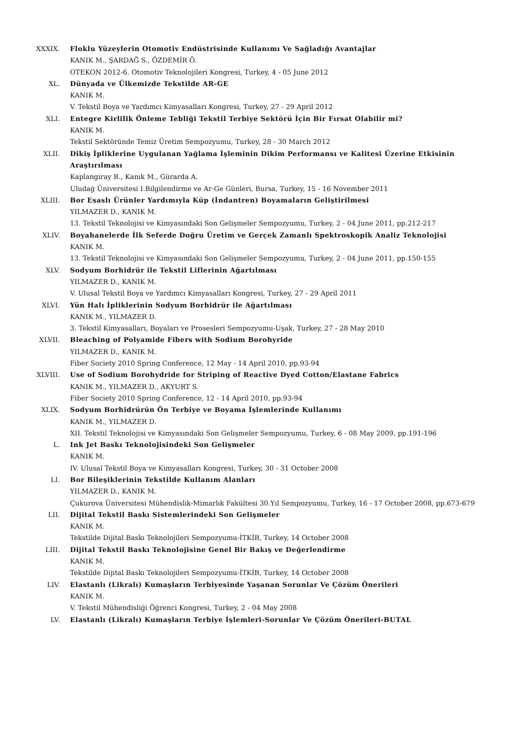XXXIX. Floklu Yüzeylerin Otomotiv Endüstrisinde Kullanımı Ve Sağladığı Avantajlar
KANIK M., ŞARDAĞ S., ÖZDEMİR Ö.
OTEKON 2012-6. Otomotiv Teknolojileri Kongresi, Turkey, 4 - 05 June 2012
XL. Dünyada ve Ülkemizde Tekstilde AR-GE
KANIK M.
V. Tekstil Boya ve Yardımcı Kimyasalları Kongresi, Turkey, 27 - 29 April 2012
XLI. Entegre Kirlilik Önleme Tebliği Tekstil Terbiye Sektörü İçin Bir Fırsat Olabilir mi?
KANIK M.
Tekstil Sektöründe Temiz Üretim Sempozyumu, Turkey, 28 - 30 March 2012
XLII. Dikiş İpliklerine Uygulanan Yağlama İşleminin Dikim Performansı ve Kalitesi Üzerine Etkisinin Araştırılması
Kaplangiray B., Kanık M., Gürarda A.
Uludağ Üniversitesi I.Bilgilendirme ve Ar-Ge Günleri, Bursa, Turkey, 15 - 16 November 2011
XLIII. Bor Esaslı Ürünler Yardımıyla Küp (İndantren) Boyamaların Geliştirilmesi
YILMAZER D., KANIK M.
13. Tekstil Teknolojisi ve Kimyasındaki Son Gelişmeler Sempozyumu, Turkey, 2 - 04 June 2011, pp.212-217
XLIV. Boyahanelerde İlk Seferde Doğru Üretim ve Gerçek Zamanlı Spektroskopik Analiz Teknolojisi
KANIK M.
13. Tekstil Teknolojisi ve Kimyasındaki Son Gelişmeler Sempozyumu, Turkey, 2 - 04 June 2011, pp.150-155
XLV. Sodyum Borhidrür ile Tekstil Liflerinin Ağartılması
YILMAZER D., KANIK M.
V. Ulusal Tekstil Boya ve Yardımcı Kimyasalları Kongresi, Turkey, 27 - 29 April 2011
XLVI. Yün Halı İpliklerinin Sodyum Borhidrür ile Ağartılması
KANIK M., YILMAZER D.
3. Tekstil Kimyasalları, Boyaları ve Prosesleri Sempozyumu-Uşak, Turkey, 27 - 28 May 2010
XLVII. Bleaching of Polyamide Fibers with Sodium Borohyride
YILMAZER D., KANIK M.
Fiber Society 2010 Spring Conference, 12 May - 14 April 2010, pp.93-94
XLVIII. Use of Sodium Borohydride for Striping of Reactive Dyed Cotton/Elastane Fabrics
KANIK M., YILMAZER D., AKYURT S.
Fiber Society 2010 Spring Conference, 12 - 14 April 2010, pp.93-94
XLIX. Sodyum Borhidrürün Ön Terbiye ve Boyama İşlemlerinde Kullanımı
KANIK M., YILMAZER D.
XII. Tekstil Teknolojisi ve Kimyasındaki Son Gelişmeler Sempozyumu, Turkey, 6 - 08 May 2009, pp.191-196
L. Ink Jet Baskı Teknolojisindeki Son Gelişmeler
KANIK M.
IV. Ulusal Tekstil Boya ve Kimyasalları Kongresi, Turkey, 30 - 31 October 2008
LI. Bor Bileşiklerinin Tekstilde Kullanım Alanları
YILMAZER D., KANIK M.
Çukurova Üniversitesi Mühendislik-Mimarlık Fakültesi 30.Yıl Sempozyumu, Turkey, 16 - 17 October 2008, pp.673-679
LII. Dijital Tekstil Baskı Sistemlerindeki Son Gelişmeler
KANIK M.
Tekstilde Dijital Baskı Teknolojileri Sempozyumu-İTKİB, Turkey, 14 October 2008
LIII. Dijital Tekstil Baskı Teknolojisine Genel Bir Bakış ve Değerlendirme
KANIK M.
Tekstilde Dijital Baskı Teknolojileri Sempozyumu-İTKİB, Turkey, 14 October 2008
LIV. Elastanlı (Likralı) Kumaşların Terbiyesinde Yaşanan Sorunlar Ve Çözüm Önerileri
KANIK M.
V. Tekstil Mühendisliği Öğrenci Kongresi, Turkey, 2 - 04 May 2008
LV. Elastanlı (Likralı) Kumaşların Terbiye İşlemleri-Sorunlar Ve Çözüm Önerileri-BUTAL